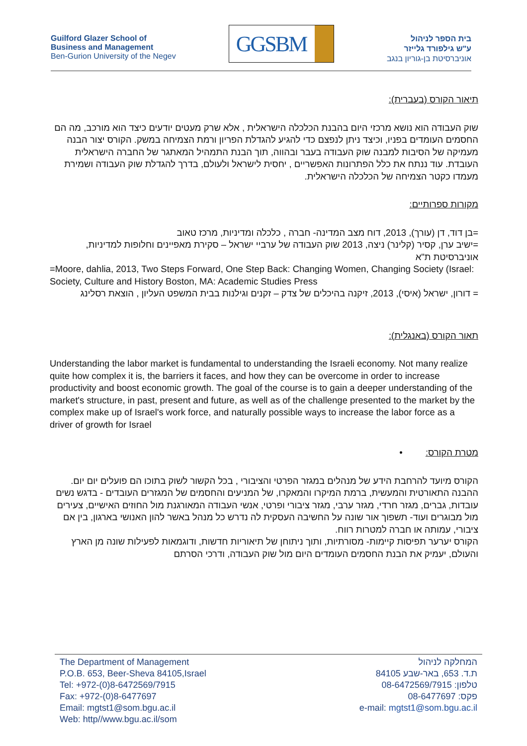Guilford Glazer School of
Business and Management
Ben-Gurion University of the Negev
GGSBM
בית הספר לניהול
ע"ש גילפורד גלייזר
אוניברסיטת בן-גוריון בנגב
תיאור הקורס (בעברית):
שוק העבודה הוא נושא מרכזי היום בהבנת הכלכלה הישראלית , אלא שרק מעטים יודעים כיצד הוא מורכב, מה הם החסמים העומדים בפניו, וכיצד ניתן לנפצם כדי להגיע להגדלת הפריון ורמת הצמיחה במשק. הקורס יצור הבנה מעמיקה של הסיבות למבנה שוק העבודה בעבר ובהווה, תוך הבנת התמהיל המאתגר של החברה הישראלית העובדת. עוד ננתח את כלל הפתרונות האפשריים , יחסית לישראל ולעולם, בדרך להגדלת שוק העבודה ושמירת מעמדו כקטר הצמיחה של הכלכלה הישראלית.
מקורות ספרותיים:
=בן דוד, דן (עורך), 2013, דוח מצב המדינה- חברה , כלכלה ומדיניות, מרכז טאוב
=ישיב ערן, קסיר (קלינר) ניצה, 2013 שוק העבודה של ערביי ישראל – סקירת מאפיינים וחלופות למדיניות, אוניברסיטת ת"א
=Moore, dahlia, 2013, Two Steps Forward, One Step Back: Changing Women, Changing Society (Israel: Society, Culture and History Boston, MA: Academic Studies Press
= דורון, ישראל (איסי), 2013, זיקנה בהיכלים של צדק – זקנים וגילנות בבית המשפט העליון , הוצאת רסלינג
תאור הקורס (באנגלית):
Understanding the labor market is fundamental to understanding the Israeli economy. Not many realize quite how complex it is, the barriers it faces, and how they can be overcome in order to increase productivity and boost economic growth. The goal of the course is to gain a deeper understanding of the market's structure, in past, present and future, as well as of the challenge presented to the market by the complex make up of Israel's work force, and naturally possible ways to increase the labor force as a driver of growth for Israel
מטרת הקורס: •
הקורס מיועד להרחבת הידע של מנהלים במגזר הפרטי והציבורי , בכל הקשור לשוק בתוכו הם פועלים יום יום.
ההבנה התאורטית והמעשית, ברמת המיקרו והמאקרו, של המניעים והחסמים של המגזרים העובדים - בדגש נשים עובדות, גברים, מגזר חרדי, מגזר ערבי, מגזר ציבורי ופרטי, אנשי העבודה המאורגנת מול החוזים האישיים, צעירים מול מבוגרים ועוד- תשפוך אור שונה על החשיבה העסקית לה נדרש כל מנהל באשר להון האנושי בארגון, בין אם ציבורי, עמותה או חברה למטרות רווח.
הקורס יערער תפיסות קיימות- מסורתיות, ותוך ניתוחן של תיאוריות חדשות, ודוגמאות לפעילות שונה מן הארץ והעולם, יעמיק את הבנת החסמים העומדים היום מול שוק העבודה, ודרכי הסרתם
The Department of Management
P.O.B. 653, Beer-Sheva 84105,Israel
Tel: +972-(0)8-6472569/7915
Fax: +972-(0)8-6477697
Email: mgtst1@som.bgu.ac.il
Web: http//www.bgu.ac.il/som
המחלקה לניהול
ת.ד. 653, באר-שבע 84105
טלפון: 08-6472569/7915
פקס: 08-6477697
e-mail: mgtst1@som.bgu.ac.il